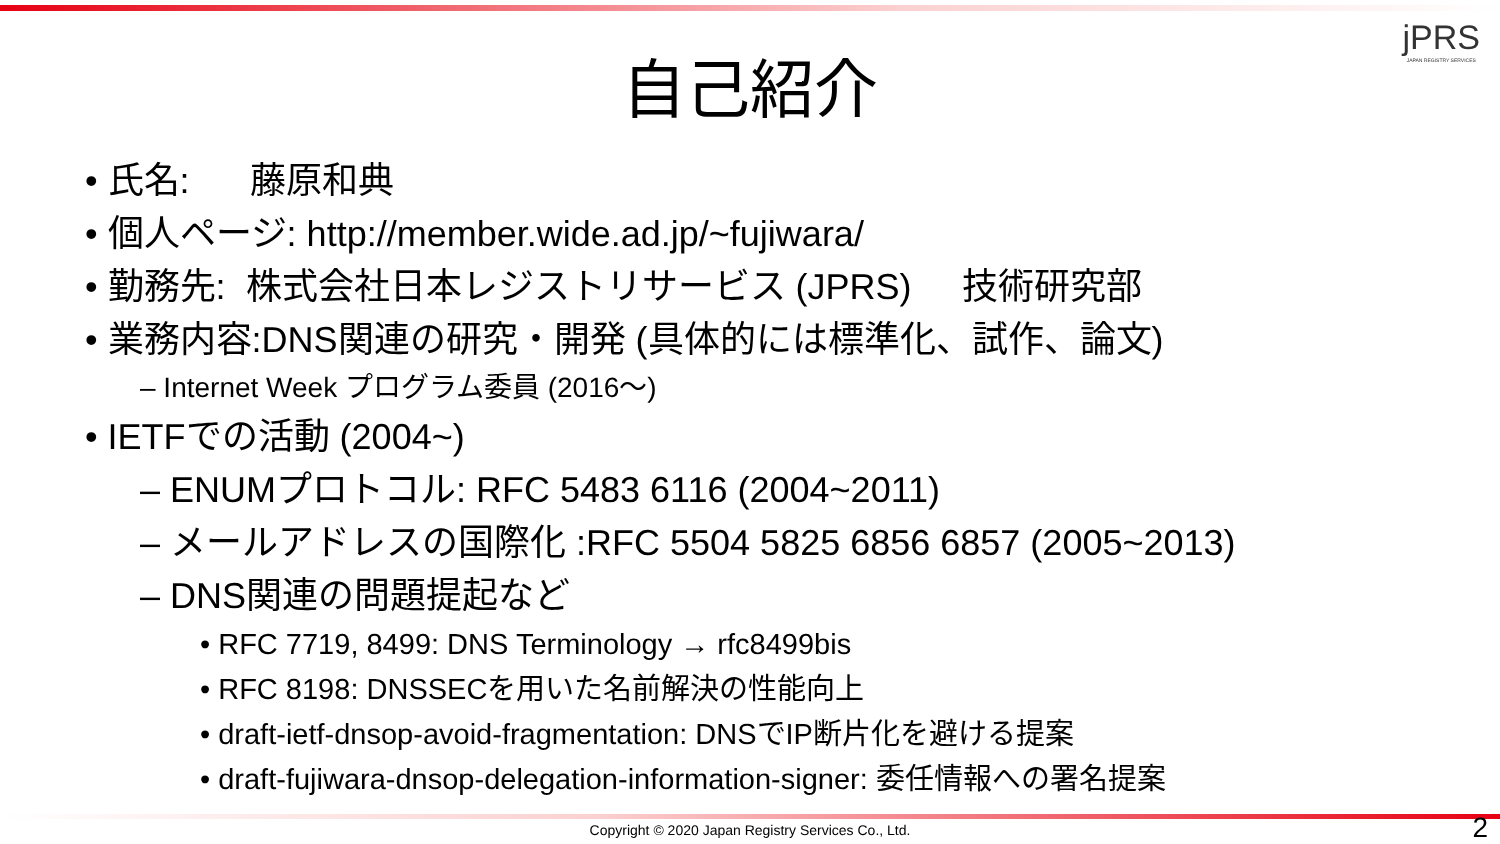jPRS
JAPAN REGISTRY SERVICES
自己紹介
• 氏名: 藤原和典
• 個人ページ: http://member.wide.ad.jp/~fujiwara/
• 勤務先: 株式会社日本レジストリサービス (JPRS) 技術研究部
• 業務内容:DNS関連の研究・開発 (具体的には標準化、試作、論文)
– Internet Week プログラム委員 (2016〜)
• IETFでの活動 (2004~)
– ENUMプロトコル: RFC 5483 6116 (2004~2011)
– メールアドレスの国際化 :RFC 5504 5825 6856 6857 (2005~2013)
– DNS関連の問題提起など
• RFC 7719, 8499: DNS Terminology → rfc8499bis
• RFC 8198: DNSSECを用いた名前解決の性能向上
• draft-ietf-dnsop-avoid-fragmentation: DNSでIP断片化を避ける提案
• draft-fujiwara-dnsop-delegation-information-signer: 委任情報への署名提案
Copyright © 2020 Japan Registry Services Co., Ltd. 2